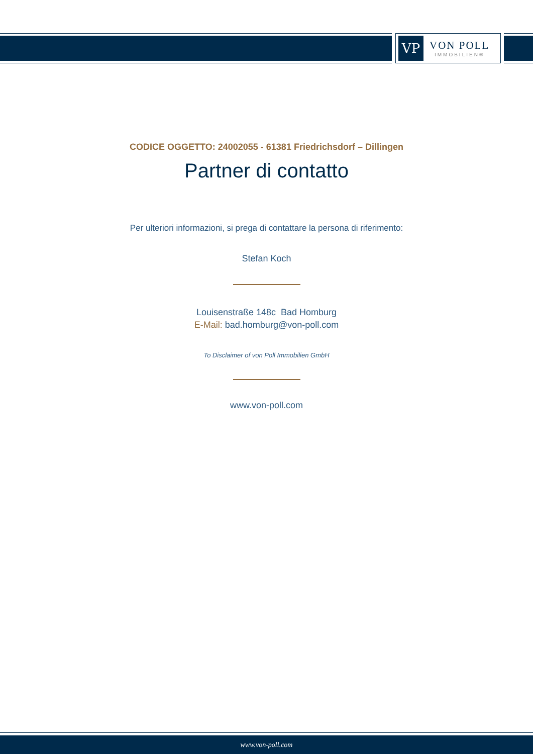VP
VON POLL
IMMOBILIEN®
CODICE OGGETTO: 24002055 - 61381 Friedrichsdorf – Dillingen
Partner di contatto
Per ulteriori informazioni, si prega di contattare la persona di riferimento:
Stefan Koch
Louisenstraße 148c Bad Homburg
E-Mail: bad.homburg@von-poll.com
To Disclaimer of von Poll Immobilien GmbH
www.von-poll.com
www.von-poll.com